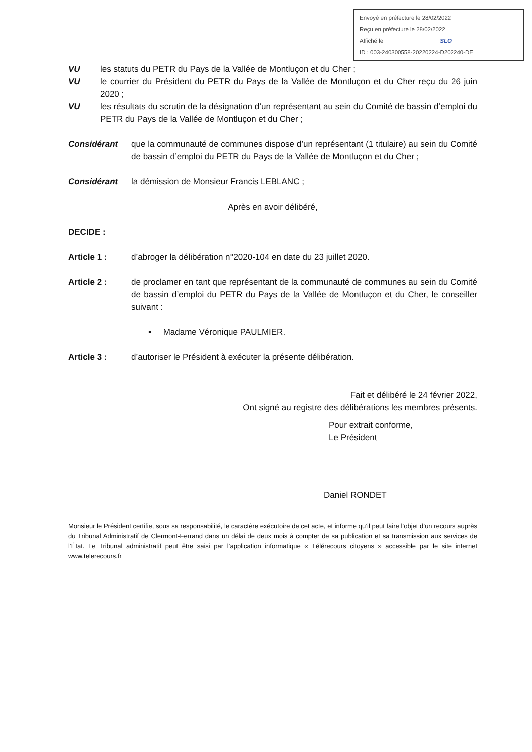Envoyé en préfecture le 28/02/2022
Reçu en préfecture le 28/02/2022
Affiché le SLO
ID : 003-240300558-20220224-D202240-DE
VU les statuts du PETR du Pays de la Vallée de Montluçon et du Cher ;
VU le courrier du Président du PETR du Pays de la Vallée de Montluçon et du Cher reçu du 26 juin 2020 ;
VU les résultats du scrutin de la désignation d’un représentant au sein du Comité de bassin d’emploi du PETR du Pays de la Vallée de Montluçon et du Cher ;
Considérant que la communauté de communes dispose d’un représentant (1 titulaire) au sein du Comité de bassin d’emploi du PETR du Pays de la Vallée de Montluçon et du Cher ;
Considérant la démission de Monsieur Francis LEBLANC ;
Après en avoir délibéré,
DECIDE :
Article 1 : d’abroger la délibération n°2020-104 en date du 23 juillet 2020.
Article 2 : de proclamer en tant que représentant de la communauté de communes au sein du Comité de bassin d’emploi du PETR du Pays de la Vallée de Montluçon et du Cher, le conseiller suivant :
▪ Madame Véronique PAULMIER.
Article 3 : d’autoriser le Président à exécuter la présente délibération.
Fait et délibéré le 24 février 2022,
Ont signé au registre des délibérations les membres présents.
Pour extrait conforme,
Le Président
Daniel RONDET
Monsieur le Président certifie, sous sa responsabilité, le caractère exécutoire de cet acte, et informe qu’il peut faire l’objet d’un recours auprès du Tribunal Administratif de Clermont-Ferrand dans un délai de deux mois à compter de sa publication et sa transmission aux services de l’État. Le Tribunal administratif peut être saisi par l’application informatique « Télérecours citoyens » accessible par le site internet www.telerecours.fr